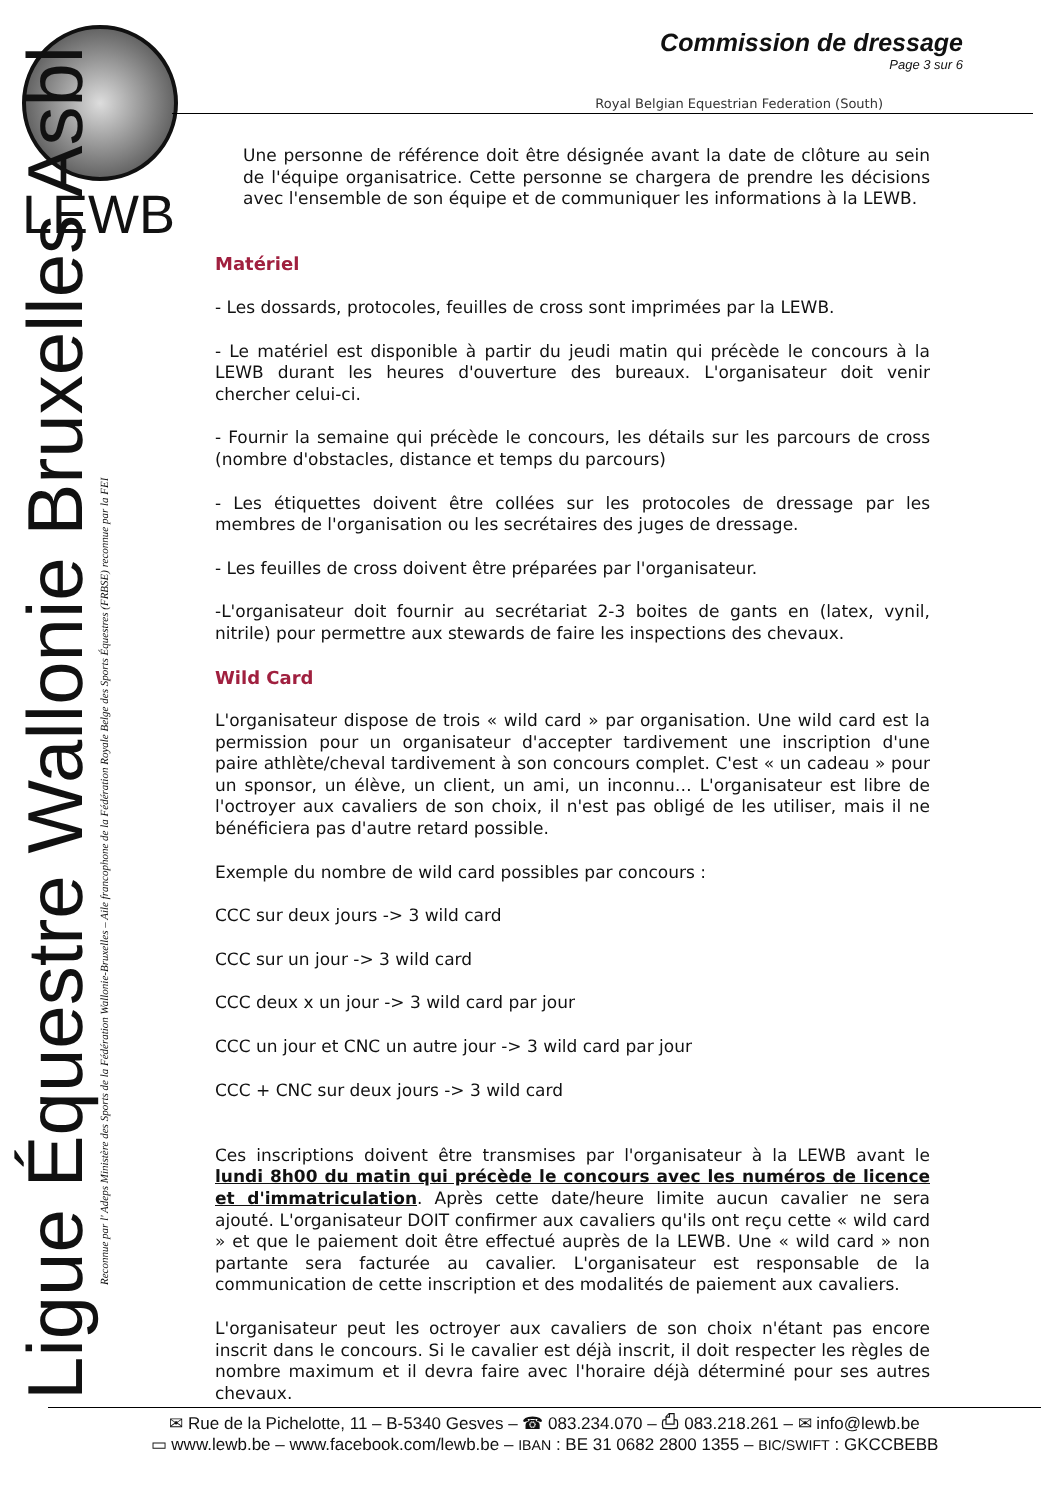LEWB
Commission de dressage
Page 3 sur 6
Royal Belgian Equestrian Federation (South)
Ligue Équestre Wallonie Bruxelles Asbl
Reconnue par l' Adeps Ministère des Sports de la Fédération Wallonie-Bruxelles – Aile francophone de la Fédération Royale Belge des Sports Équestres (FRBSE) reconnue par la FEI
Une personne de référence doit être désignée avant la date de clôture au sein de l'équipe organisatrice. Cette personne se chargera de prendre les décisions avec l'ensemble de son équipe et de communiquer les informations à la LEWB.
Matériel
- Les dossards, protocoles, feuilles de cross sont imprimées par la LEWB.
- Le matériel est disponible à partir du jeudi matin qui précède le concours à la LEWB durant les heures d'ouverture des bureaux. L'organisateur doit venir chercher celui-ci.
- Fournir la semaine qui précède le concours, les détails sur les parcours de cross (nombre d'obstacles, distance et temps du parcours)
- Les étiquettes doivent être collées sur les protocoles de dressage par les membres de l'organisation ou les secrétaires des juges de dressage.
- Les feuilles de cross doivent être préparées par l'organisateur.
-L'organisateur doit fournir au secrétariat 2-3 boites de gants en (latex, vynil, nitrile) pour permettre aux stewards de faire les inspections des chevaux.
Wild Card
L'organisateur dispose de trois « wild card » par organisation. Une wild card est la permission pour un organisateur d'accepter tardivement une inscription d'une paire athlète/cheval tardivement à son concours complet. C'est « un cadeau » pour un sponsor, un élève, un client, un ami, un inconnu… L'organisateur est libre de l'octroyer aux cavaliers de son choix, il n'est pas obligé de les utiliser, mais il ne bénéficiera pas d'autre retard possible.
Exemple du nombre de wild card possibles par concours :
CCC sur deux jours -> 3 wild card
CCC sur un jour -> 3 wild card
CCC deux x un jour -> 3 wild card par jour
CCC un jour et CNC un autre jour -> 3 wild card par jour
CCC + CNC sur deux jours -> 3 wild card
Ces inscriptions doivent être transmises par l'organisateur à la LEWB avant le lundi 8h00 du matin qui précède le concours avec les numéros de licence et d'immatriculation. Après cette date/heure limite aucun cavalier ne sera ajouté. L'organisateur DOIT confirmer aux cavaliers qu'ils ont reçu cette « wild card » et que le paiement doit être effectué auprès de la LEWB. Une « wild card » non partante sera facturée au cavalier. L'organisateur est responsable de la communication de cette inscription et des modalités de paiement aux cavaliers.
L'organisateur peut les octroyer aux cavaliers de son choix n'étant pas encore inscrit dans le concours. Si le cavalier est déjà inscrit, il doit respecter les règles de nombre maximum et il devra faire avec l'horaire déjà déterminé pour ses autres chevaux.
✉ Rue de la Pichelotte, 11 – B-5340 Gesves – ☎ 083.234.070 – ⎙ 083.218.261 – ✉ info@lewb.be
▭ www.lewb.be – www.facebook.com/lewb.be – IBAN : BE 31 0682 2800 1355 – BIC/SWIFT : GKCCBEBB